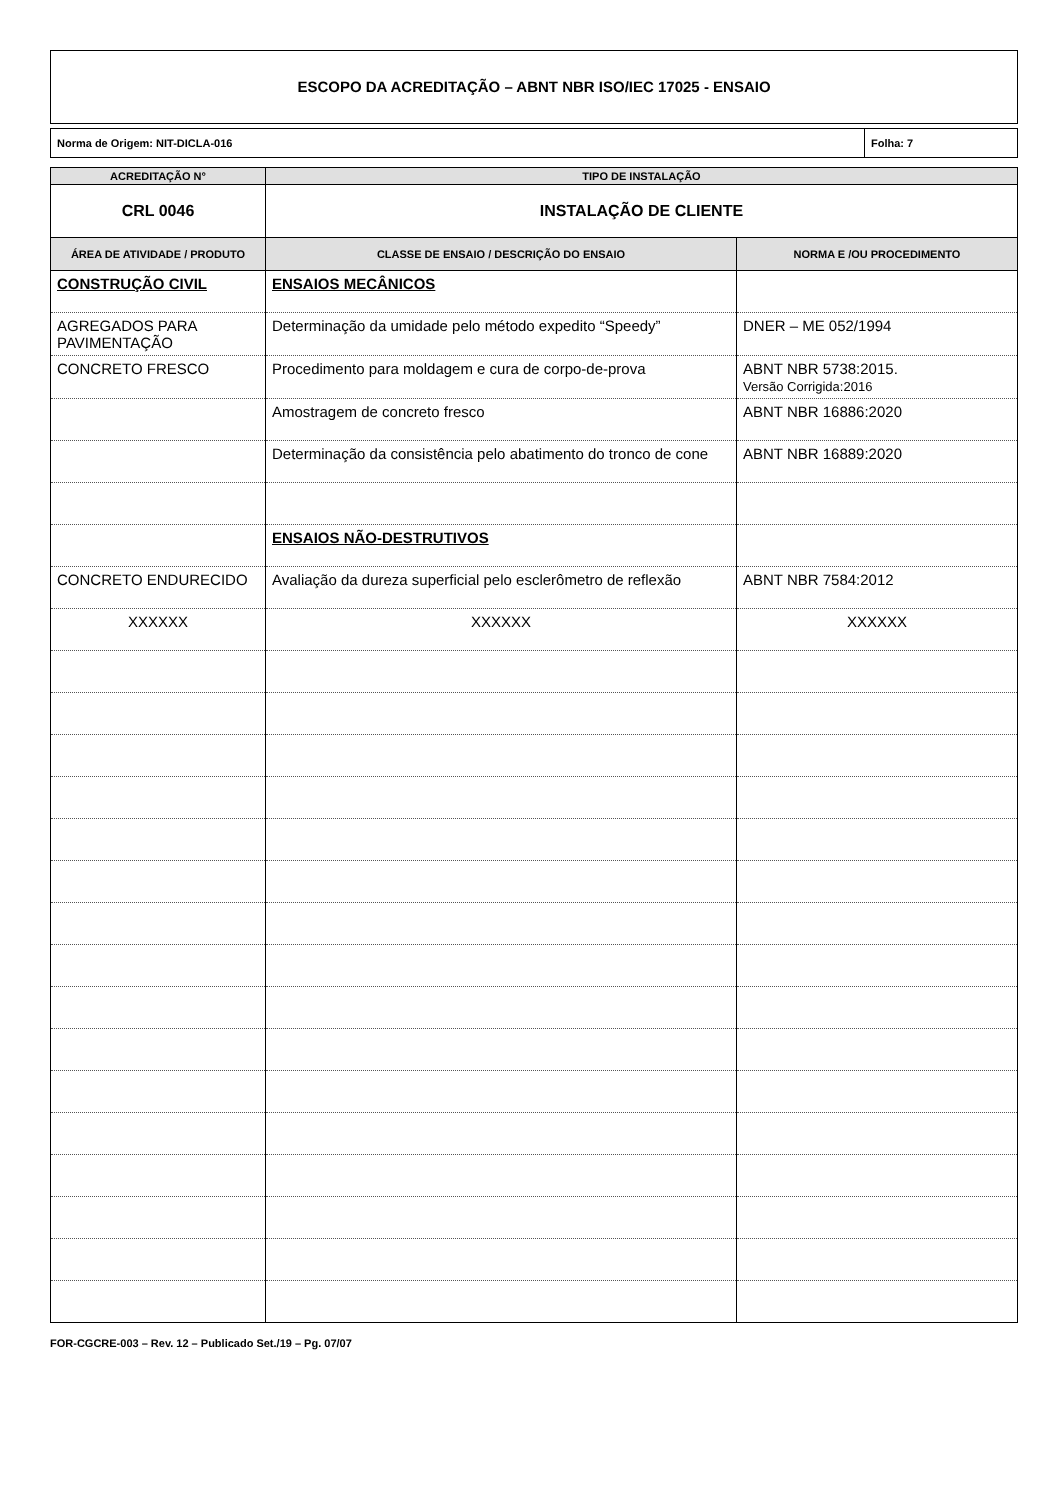ESCOPO DA ACREDITAÇÃO – ABNT NBR ISO/IEC 17025 - ENSAIO
| Norma de Origem: NIT-DICLA-016 | Folha: 7 |
| ACREDITAÇÃO N° | TIPO DE INSTALAÇÃO | |
| --- | --- | --- |
| CRL 0046 | INSTALAÇÃO DE CLIENTE | |
| ÁREA DE ATIVIDADE / PRODUTO | CLASSE DE ENSAIO / DESCRIÇÃO DO ENSAIO | NORMA E /OU PROCEDIMENTO |
| CONSTRUÇÃO CIVIL | ENSAIOS MECÂNICOS | |
| AGREGADOS PARA PAVIMENTAÇÃO | Determinação da umidade pelo método expedito “Speedy” | DNER – ME 052/1994 |
| CONCRETO FRESCO | Procedimento para moldagem e cura de corpo-de-prova | ABNT NBR 5738:2015. Versão Corrigida:2016 |
| | Amostragem de concreto fresco | ABNT NBR 16886:2020 |
| | Determinação da consistência pelo abatimento do tronco de cone | ABNT NBR 16889:2020 |
| | ENSAIOS NÃO-DESTRUTIVOS | |
| CONCRETO ENDURECIDO | Avaliação da dureza superficial pelo esclerômetro de reflexão | ABNT NBR 7584:2012 |
| XXXXXX | XXXXXX | XXXXXX |
FOR-CGCRE-003 – Rev. 12 – Publicado Set./19 – Pg. 07/07